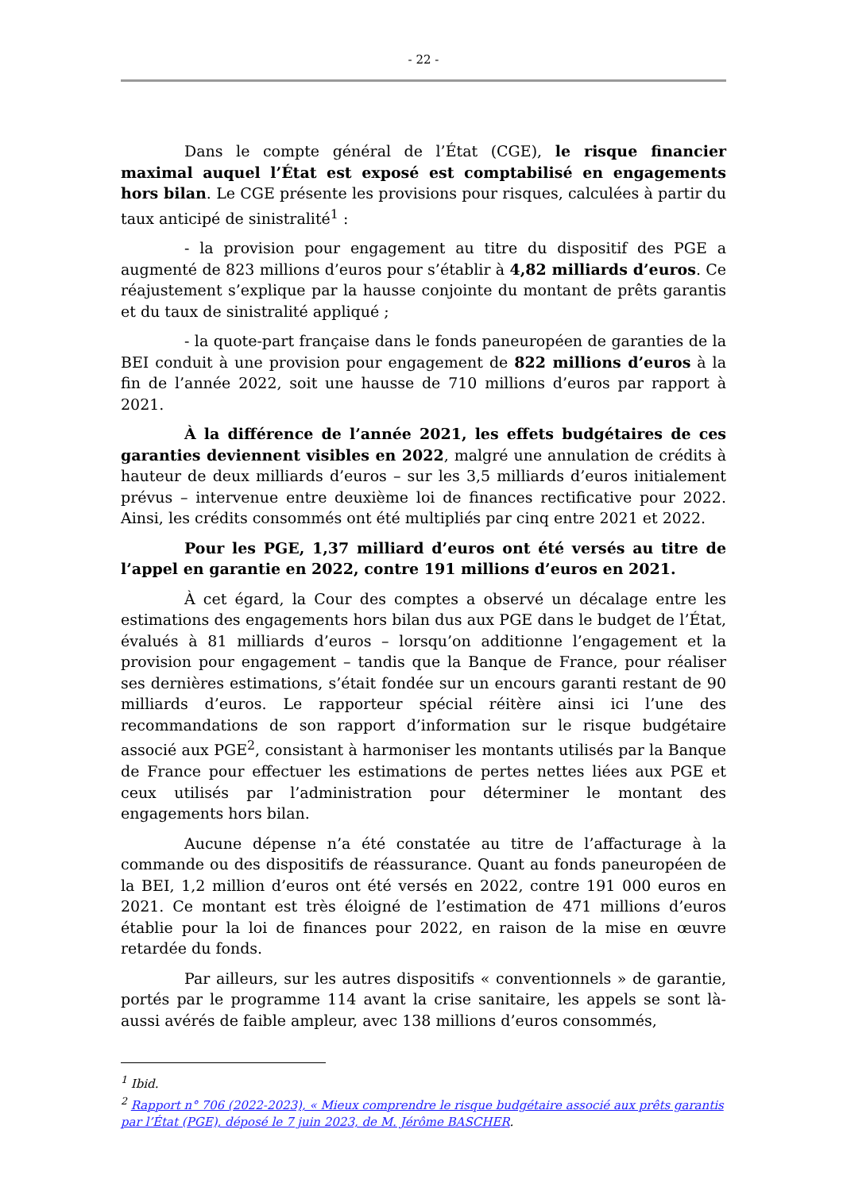- 22 -
Dans le compte général de l’État (CGE), le risque financier maximal auquel l’État est exposé est comptabilisé en engagements hors bilan. Le CGE présente les provisions pour risques, calculées à partir du taux anticipé de sinistralité<sup>1</sup> :
- la provision pour engagement au titre du dispositif des PGE a augmenté de 823 millions d’euros pour s’établir à 4,82 milliards d’euros. Ce réajustement s’explique par la hausse conjointe du montant de prêts garantis et du taux de sinistralité appliqué ;
- la quote-part française dans le fonds paneuropéen de garanties de la BEI conduit à une provision pour engagement de 822 millions d’euros à la fin de l’année 2022, soit une hausse de 710 millions d’euros par rapport à 2021.
À la différence de l’année 2021, les effets budgétaires de ces garanties deviennent visibles en 2022, malgré une annulation de crédits à hauteur de deux milliards d’euros – sur les 3,5 milliards d’euros initialement prévus – intervenue entre deuxième loi de finances rectificative pour 2022. Ainsi, les crédits consommés ont été multipliés par cinq entre 2021 et 2022.
Pour les PGE, 1,37 milliard d’euros ont été versés au titre de l’appel en garantie en 2022, contre 191 millions d’euros en 2021.
À cet égard, la Cour des comptes a observé un décalage entre les estimations des engagements hors bilan dus aux PGE dans le budget de l’État, évalués à 81 milliards d’euros – lorsqu’on additionne l’engagement et la provision pour engagement – tandis que la Banque de France, pour réaliser ses dernières estimations, s’était fondée sur un encours garanti restant de 90 milliards d’euros. Le rapporteur spécial réitère ainsi ici l’une des recommandations de son rapport d’information sur le risque budgétaire associé aux PGE<sup>2</sup>, consistant à harmoniser les montants utilisés par la Banque de France pour effectuer les estimations de pertes nettes liées aux PGE et ceux utilisés par l’administration pour déterminer le montant des engagements hors bilan.
Aucune dépense n’a été constatée au titre de l’affacturage à la commande ou des dispositifs de réassurance. Quant au fonds paneuropéen de la BEI, 1,2 million d’euros ont été versés en 2022, contre 191 000 euros en 2021. Ce montant est très éloigné de l’estimation de 471 millions d’euros établie pour la loi de finances pour 2022, en raison de la mise en œuvre retardée du fonds.
Par ailleurs, sur les autres dispositifs « conventionnels » de garantie, portés par le programme 114 avant la crise sanitaire, les appels se sont là-aussi avérés de faible ampleur, avec 138 millions d’euros consommés,
<sup>1</sup> Ibid.
<sup>2</sup> Rapport n° 706 (2022-2023), « Mieux comprendre le risque budgétaire associé aux prêts garantis par l’État (PGE), déposé le 7 juin 2023, de M. Jérôme BASCHER.